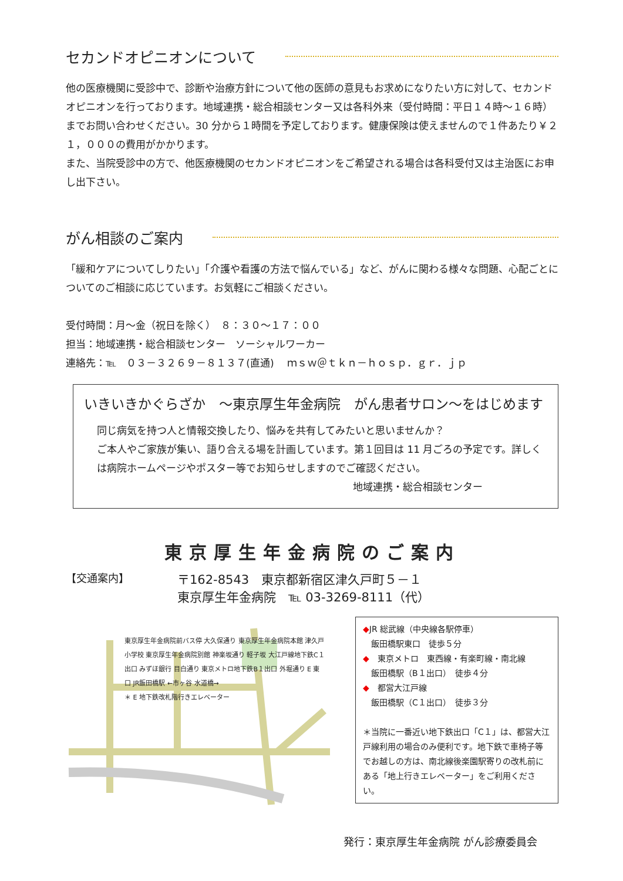セカンドオピニオンについて
他の医療機関に受診中で、診断や治療方針について他の医師の意見もお求めになりたい方に対して、セカンドオピニオンを行っております。地域連携・総合相談センター又は各科外来（受付時間：平日１４時～１６時）までお問い合わせください。30 分から１時間を予定しております。健康保険は使えませんので１件あたり￥２１，０００の費用がかかります。
また、当院受診中の方で、他医療機関のセカンドオピニオンをご希望される場合は各科受付又は主治医にお申し出下さい。
がん相談のご案内
「緩和ケアについてしりたい」「介護や看護の方法で悩んでいる」など、がんに関わる様々な問題、心配ごとについてのご相談に応じています。お気軽にご相談ください。
受付時間：月～金（祝日を除く）　８：３０～１７：００
担当：地域連携・総合相談センター　ソーシャルワーカー
連絡先：℡　０３－３２６９－８１３７(直通)　 ｍｓｗ＠ｔｋｎ－ｈｏｓｐ．ｇｒ．ｊｐ
いきいきかぐらざか　～東京厚生年金病院　がん患者サロン～をはじめます
同じ病気を持つ人と情報交換したり、悩みを共有してみたいと思いませんか？
ご本人やご家族が集い、語り合える場を計画しています。第１回目は 11 月ごろの予定です。詳しくは病院ホームページやポスター等でお知らせしますのでご確認ください。
地域連携・総合相談センター
東京厚生年金病院のご案内
【交通案内】
〒162-8543　東京都新宿区津久戸町５－１
東京厚生年金病院　℡ 03-3269-8111（代）
東京厚生年金病院前バス停 大久保通り 東京厚生年金病院本館 津久戸小学校 東京厚生年金病院別館 神楽坂通り 軽子坂 大江戸線地下鉄C１出口 みずほ銀行 目白通り 東京メトロ地下鉄B１出口 外堀通り E 東口 JR飯田橋駅 ←市ヶ谷 水道橋→
＊ E 地下鉄改札階行きエレベーター
◆JR 総武線（中央線各駅停車）
　飯田橋駅東口　徒歩５分
◆　東京メトロ　東西線・有楽町線・南北線
　飯田橋駅（B１出口）　徒歩４分
◆　都営大江戸線
　飯田橋駅（C１出口）　徒歩３分
＊当院に一番近い地下鉄出口「C１」は、都営大江戸線利用の場合のみ便利です。地下鉄で車椅子等でお越しの方は、南北線後楽園駅寄りの改札前にある「地上行きエレベーター」をご利用ください。
発行：東京厚生年金病院 がん診療委員会